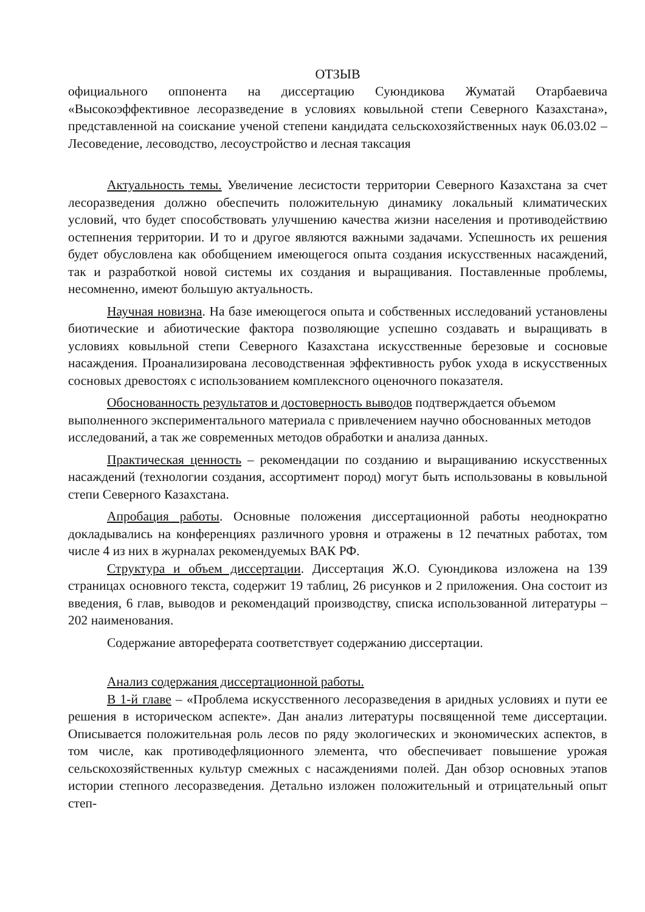ОТЗЫВ
официального оппонента на диссертацию Суюндикова Жуматай Отарбаевича «Высокоэффективное лесоразведение в условиях ковыльной степи Северного Казахстана», представленной на соискание ученой степени кандидата сельскохозяйственных наук 06.03.02 – Лесоведение, лесоводство, лесоустройство и лесная таксация
Актуальность темы. Увеличение лесистости территории Северного Казахстана за счет лесоразведения должно обеспечить положительную динамику локальный климатических условий, что будет способствовать улучшению качества жизни населения и противодействию остепнения территории. И то и другое являются важными задачами. Успешность их решения будет обусловлена как обобщением имеющегося опыта создания искусственных насаждений, так и разработкой новой системы их создания и выращивания. Поставленные проблемы, несомненно, имеют большую актуальность.
Научная новизна. На базе имеющегося опыта и собственных исследований установлены биотические и абиотические фактора позволяющие успешно создавать и выращивать в условиях ковыльной степи Северного Казахстана искусственные березовые и сосновые насаждения. Проанализирована лесоводственная эффективность рубок ухода в искусственных сосновых древостоях с использованием комплексного оценочного показателя.
Обоснованность результатов и достоверность выводов подтверждается объемом выполненного экспериментального материала с привлечением научно обоснованных методов исследований, а так же современных методов обработки и анализа данных.
Практическая ценность – рекомендации по созданию и выращиванию искусственных насаждений (технологии создания, ассортимент пород) могут быть использованы в ковыльной степи Северного Казахстана.
Апробация работы. Основные положения диссертационной работы неоднократно докладывались на конференциях различного уровня и отражены в 12 печатных работах, том числе 4 из них в журналах рекомендуемых ВАК РФ.
Структура и объем диссертации. Диссертация Ж.О. Суюндикова изложена на 139 страницах основного текста, содержит 19 таблиц, 26 рисунков и 2 приложения. Она состоит из введения, 6 глав, выводов и рекомендаций производству, списка использованной литературы – 202 наименования.
Содержание автореферата соответствует содержанию диссертации.
Анализ содержания диссертационной работы.
В 1-й главе – «Проблема искусственного лесоразведения в аридных условиях и пути ее решения в историческом аспекте». Дан анализ литературы посвященной теме диссертации. Описывается положительная роль лесов по ряду экологических и экономических аспектов, в том числе, как противодефляционного элемента, что обеспечивает повышение урожая сельскохозяйственных культур смежных с насаждениями полей. Дан обзор основных этапов истории степного лесоразведения. Детально изложен положительный и отрицательный опыт степ-